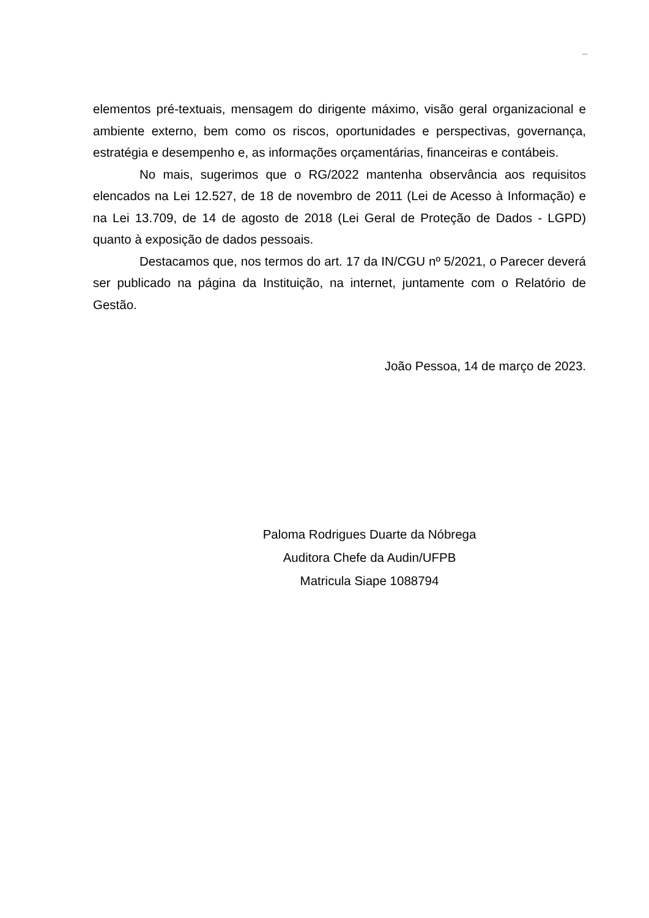elementos pré-textuais, mensagem do dirigente máximo, visão geral organizacional e ambiente externo, bem como os riscos, oportunidades e perspectivas, governança, estratégia e desempenho e, as informações orçamentárias, financeiras e contábeis.
No mais, sugerimos que o RG/2022 mantenha observância aos requisitos elencados na Lei 12.527, de 18 de novembro de 2011 (Lei de Acesso à Informação) e na Lei 13.709, de 14 de agosto de 2018 (Lei Geral de Proteção de Dados - LGPD) quanto à exposição de dados pessoais.
Destacamos que, nos termos do art. 17 da IN/CGU nº 5/2021, o Parecer deverá ser publicado na página da Instituição, na internet, juntamente com o Relatório de Gestão.
João Pessoa, 14 de março de 2023.
Paloma Rodrigues Duarte da Nóbrega
Auditora Chefe da Audin/UFPB
Matricula Siape 1088794